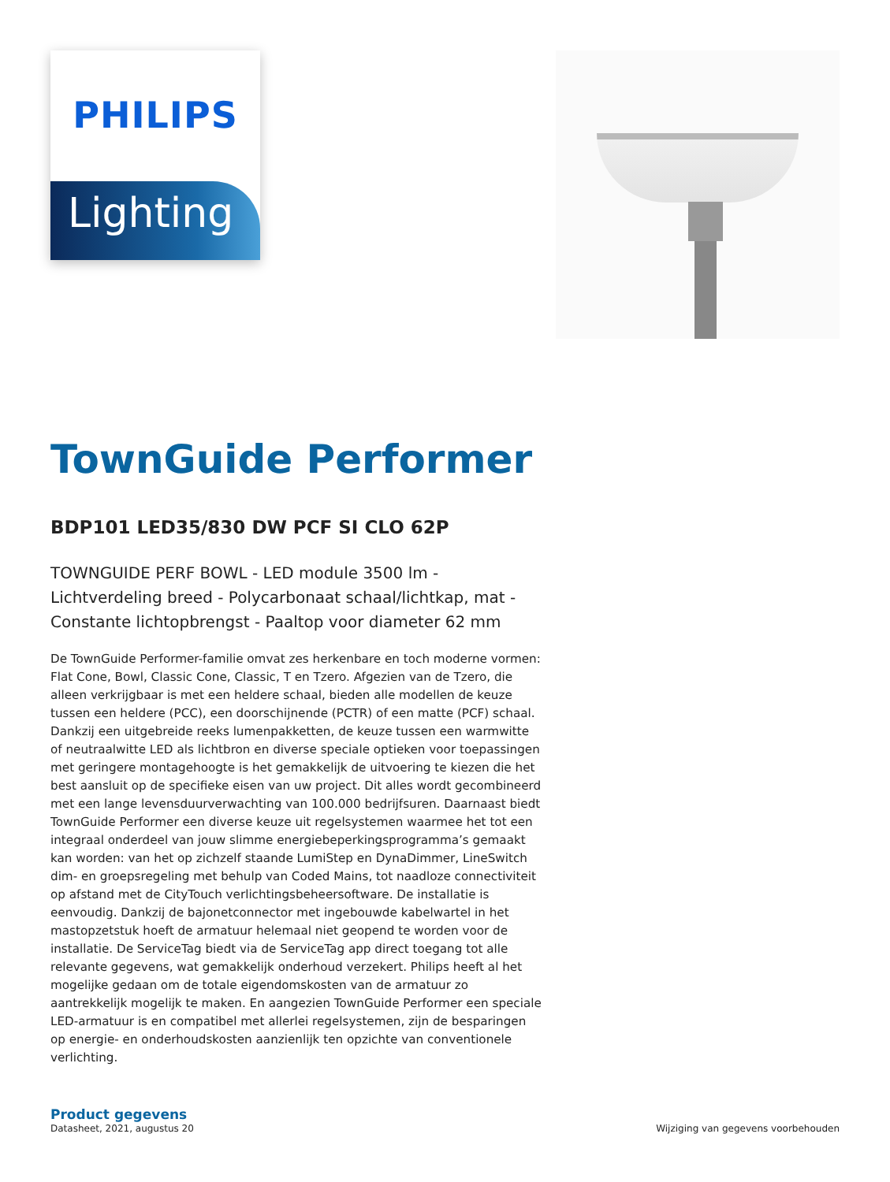PHILIPS
Lighting
TownGuide Performer
BDP101 LED35/830 DW PCF SI CLO 62P
TOWNGUIDE PERF BOWL - LED module 3500 lm - Lichtverdeling breed - Polycarbonaat schaal/lichtkap, mat - Constante lichtopbrengst - Paaltop voor diameter 62 mm
De TownGuide Performer-familie omvat zes herkenbare en toch moderne vormen: Flat Cone, Bowl, Classic Cone, Classic, T en Tzero. Afgezien van de Tzero, die alleen verkrijgbaar is met een heldere schaal, bieden alle modellen de keuze tussen een heldere (PCC), een doorschijnende (PCTR) of een matte (PCF) schaal. Dankzij een uitgebreide reeks lumenpakketten, de keuze tussen een warmwitte of neutraalwitte LED als lichtbron en diverse speciale optieken voor toepassingen met geringere montagehoogte is het gemakkelijk de uitvoering te kiezen die het best aansluit op de specifieke eisen van uw project. Dit alles wordt gecombineerd met een lange levensduurverwachting van 100.000 bedrijfsuren. Daarnaast biedt TownGuide Performer een diverse keuze uit regelsystemen waarmee het tot een integraal onderdeel van jouw slimme energiebeperkingsprogramma’s gemaakt kan worden: van het op zichzelf staande LumiStep en DynaDimmer, LineSwitch dim- en groepsregeling met behulp van Coded Mains, tot naadloze connectiviteit op afstand met de CityTouch verlichtingsbeheersoftware. De installatie is eenvoudig. Dankzij de bajonetconnector met ingebouwde kabelwartel in het mastopzetstuk hoeft de armatuur helemaal niet geopend te worden voor de installatie. De ServiceTag biedt via de ServiceTag app direct toegang tot alle relevante gegevens, wat gemakkelijk onderhoud verzekert. Philips heeft al het mogelijke gedaan om de totale eigendomskosten van de armatuur zo aantrekkelijk mogelijk te maken. En aangezien TownGuide Performer een speciale LED-armatuur is en compatibel met allerlei regelsystemen, zijn de besparingen op energie- en onderhoudskosten aanzienlijk ten opzichte van conventionele verlichting.
Product gegevens
Datasheet, 2021, augustus 20 Wijziging van gegevens voorbehouden